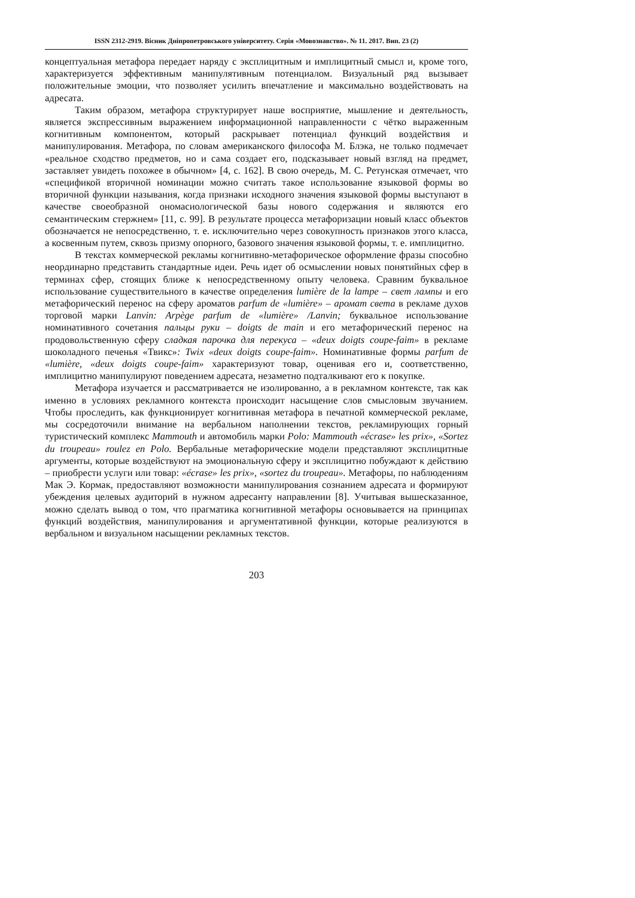ISSN 2312-2919. Вісник Дніпропетровського університету. Серія «Мовознавство». № 11. 2017. Вип. 23 (2)
концептуальная метафора передает наряду с эксплицитным и имплицитный смысл и, кроме того, характеризуется эффективным манипулятивным потенциалом. Визуальный ряд вызывает положительные эмоции, что позволяет усилить впечатление и максимально воздействовать на адресата.
Таким образом, метафора структурирует наше восприятие, мышление и деятельность, является экспрессивным выражением информационной направленности с чётко выраженным когнитивным компонентом, который раскрывает потенциал функций воздействия и манипулирования. Метафора, по словам американского философа М. Блэка, не только подмечает «реальное сходство предметов, но и сама создает его, подсказывает новый взгляд на предмет, заставляет увидеть похожее в обычном» [4, с. 162]. В свою очередь, М. С. Ретунская отмечает, что «спецификой вторичной номинации можно считать такое использование языковой формы во вторичной функции называния, когда признаки исходного значения языковой формы выступают в качестве своеобразной ономасиологической базы нового содержания и являются его семантическим стержнем» [11, с. 99]. В результате процесса метафоризации новый класс объектов обозначается не непосредственно, т. е. исключительно через совокупность признаков этого класса, а косвенным путем, сквозь призму опорного, базового значения языковой формы, т. е. имплицитно.
В текстах коммерческой рекламы когнитивно-метафорическое оформление фразы способно неординарно представить стандартные идеи. Речь идет об осмыслении новых понятийных сфер в терминах сфер, стоящих ближе к непосредственному опыту человека. Сравним буквальное использование существительного в качестве определения lumière de la lampe – свет лампы и его метафорический перенос на сферу ароматов parfum de «lumière» – аромат света в рекламе духов торговой марки Lanvin: Arpège parfum de «lumière» /Lanvin; буквальное использование номинативного сочетания пальцы руки – doigts de main и его метафорический перенос на продовольственную сферу сладкая парочка для перекуса – «deux doigts coupe-faim» в рекламе шоколадного печенья «Твикс»: Twix «deux doigts coupe-faim». Номинативные формы parfum de «lumière, «deux doigts coupe-faim» характеризуют товар, оценивая его и, соответственно, имплицитно манипулируют поведением адресата, незаметно подталкивают его к покупке.
Метафора изучается и рассматривается не изолированно, а в рекламном контексте, так как именно в условиях рекламного контекста происходит насыщение слов смысловым звучанием. Чтобы проследить, как функционирует когнитивная метафора в печатной коммерческой рекламе, мы сосредоточили внимание на вербальном наполнении текстов, рекламирующих горный туристический комплекс Mammouth и автомобиль марки Polo: Mammouth «écrase» les prix», «Sortez du troupeau» roulez en Polo. Вербальные метафорические модели представляют эксплицитные аргументы, которые воздействуют на эмоциональную сферу и эксплицитно побуждают к действию – приобрести услуги или товар: «écrase» les prix», «sortez du troupeau». Метафоры, по наблюдениям Мак Э. Кормак, предоставляют возможности манипулирования сознанием адресата и формируют убеждения целевых аудиторий в нужном адресанту направлении [8]. Учитывая вышесказанное, можно сделать вывод о том, что прагматика когнитивной метафоры основывается на принципах функций воздействия, манипулирования и аргументативной функции, которые реализуются в вербальном и визуальном насыщении рекламных текстов.
203